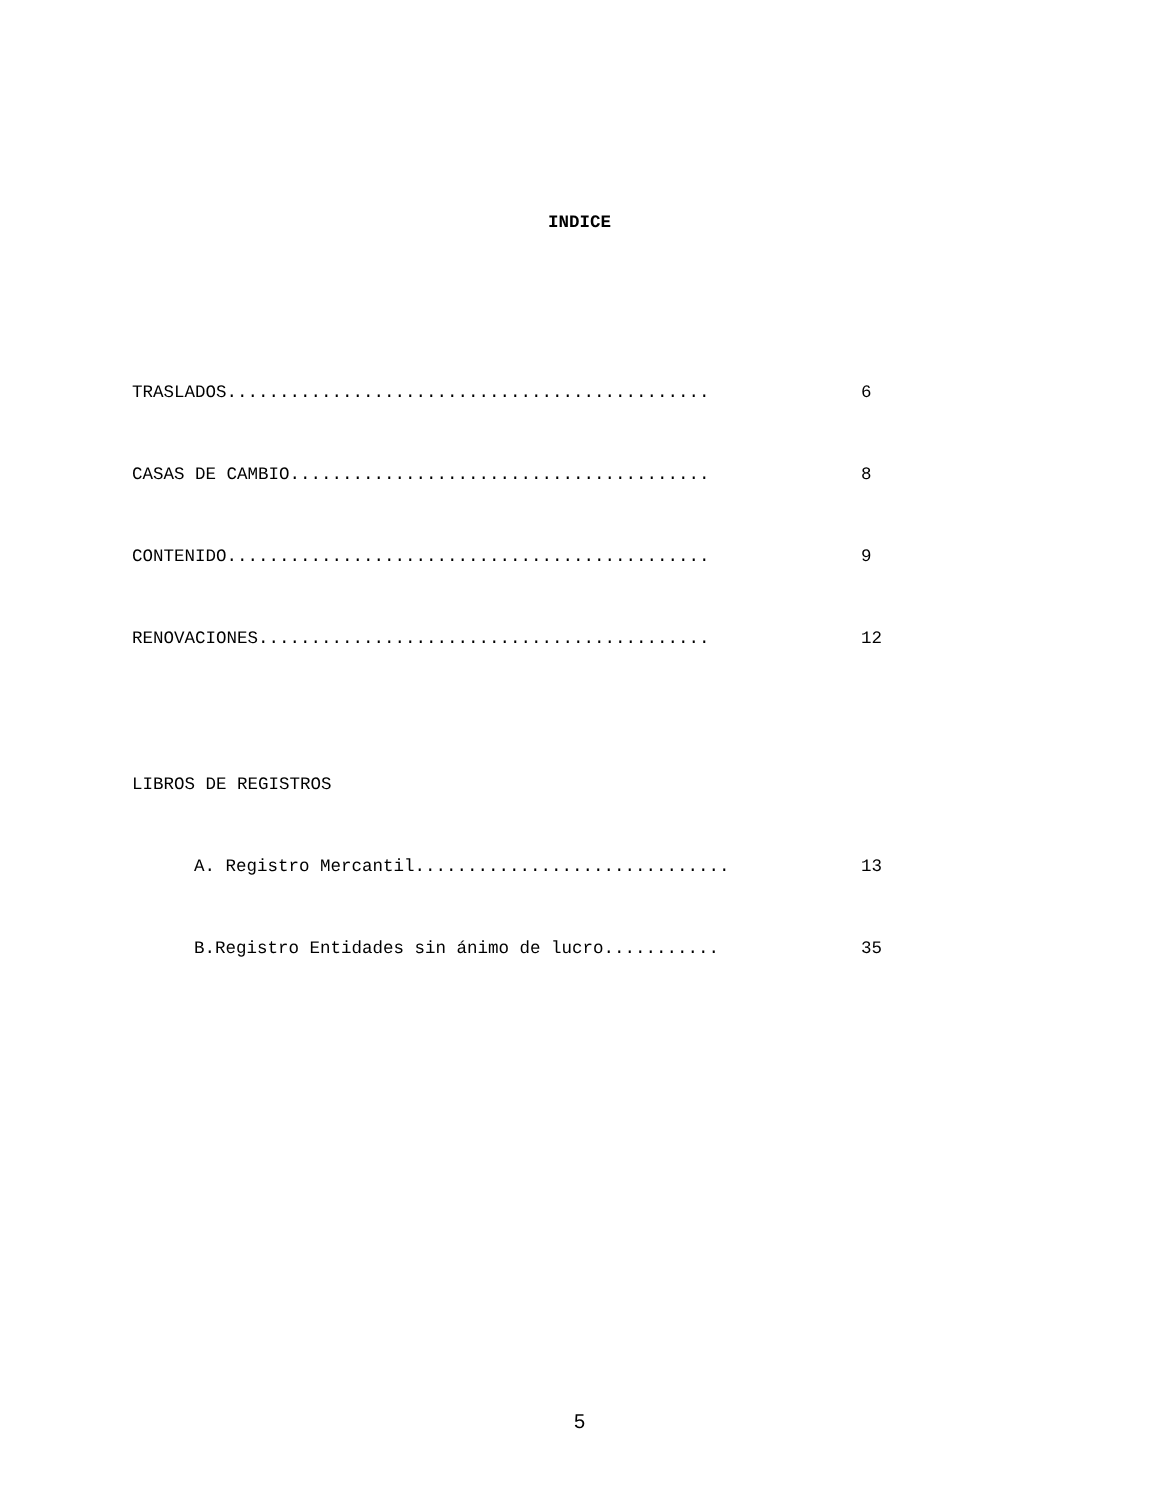INDICE
TRASLADOS.............................................. 6
CASAS DE CAMBIO........................................ 8
CONTENIDO.............................................. 9
RENOVACIONES........................................... 12
LIBROS DE REGISTROS
A. Registro Mercantil.............................. 13
B.Registro Entidades sin ánimo de lucro........... 35
5